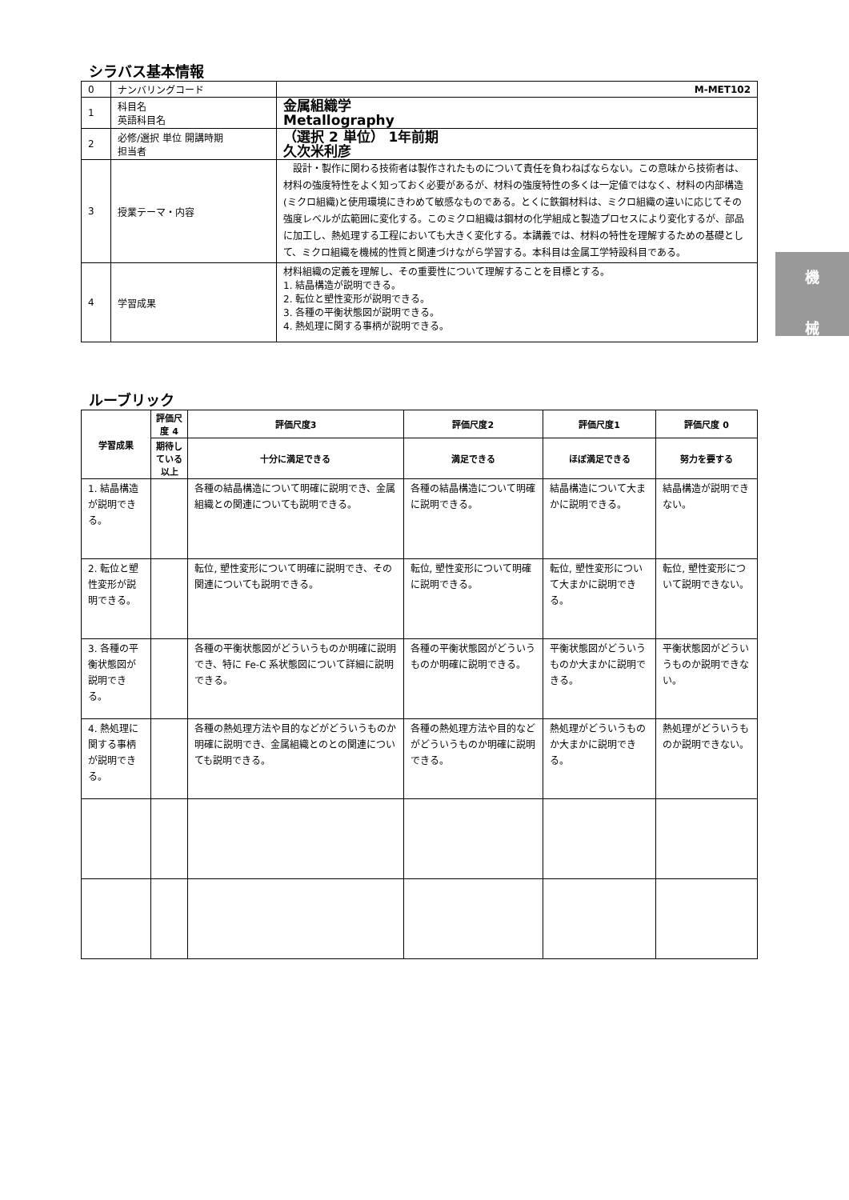シラバス基本情報
| 0 | ナンバリングコード | M-MET102 |
| 1 | 科目名 英語科目名 | 金属組織学 Metallography |
| 2 | 必修/選択 単位 開講時期 担当者 | （選択 2 単位） 1年前期 久次米利彦 |
| 3 | 授業テーマ・内容 | 設計・製作に関わる技術者は製作されたものについて責任を負わねばならない。この意味から技術者は、材料の強度特性をよく知っておく必要があるが、材料の強度特性の多くは一定値ではなく、材料の内部構造(ミクロ組織)と使用環境にきわめて敏感なものである。とくに鉄鋼材料は、ミクロ組織の違いに応じてその強度レベルが広範囲に変化する。このミクロ組織は鋼材の化学組成と製造プロセスにより変化するが、部品に加工し、熱処理する工程においても大きく変化する。本講義では、材料の特性を理解するための基礎として、ミクロ組織を機械的性質と関連づけながら学習する。本科目は金属工学特設科目である。 |
| 4 | 学習成果 | 材料組織の定義を理解し、その重要性について理解することを目標とする。 1. 結晶構造が説明できる。 2. 転位と塑性変形が説明できる。 3. 各種の平衡状態図が説明できる。 4. 熱処理に関する事柄が説明できる。 |
ルーブリック
| 学習成果 | 評価尺度 4 | 評価尺度3 | 評価尺度2 | 評価尺度1 | 評価尺度 0 |
| --- | --- | --- | --- | --- | --- |
| | 期待している以上 | 十分に満足できる | 満足できる | ほぼ満足できる | 努力を要する |
| 1. 結晶構造が説明できる。 | | 各種の結晶構造について明確に説明でき、金属組織との関連についても説明できる。 | 各種の結晶構造について明確に説明できる。 | 結晶構造について大まかに説明できる。 | 結晶構造が説明できない。 |
| 2. 転位と塑性変形が説明できる。 | | 転位, 塑性変形について明確に説明でき、その関連についても説明できる。 | 転位, 塑性変形について明確に説明できる。 | 転位, 塑性変形について大まかに説明できる。 | 転位, 塑性変形について説明できない。 |
| 3. 各種の平衡状態図が説明できる。 | | 各種の平衡状態図がどういうものか明確に説明でき、特に Fe-C 系状態図について詳細に説明できる。 | 各種の平衡状態図がどういうものか明確に説明できる。 | 平衡状態図がどういうものか大まかに説明できる。 | 平衡状態図がどういうものか説明できない。 |
| 4. 熱処理に関する事柄が説明できる。 | | 各種の熱処理方法や目的などがどういうものか明確に説明でき、金属組織とのとの関連についても説明できる。 | 各種の熱処理方法や目的などがどういうものか明確に説明できる。 | 熱処理がどういうものか大まかに説明できる。 | 熱処理がどういうものか説明できない。 |
機
械